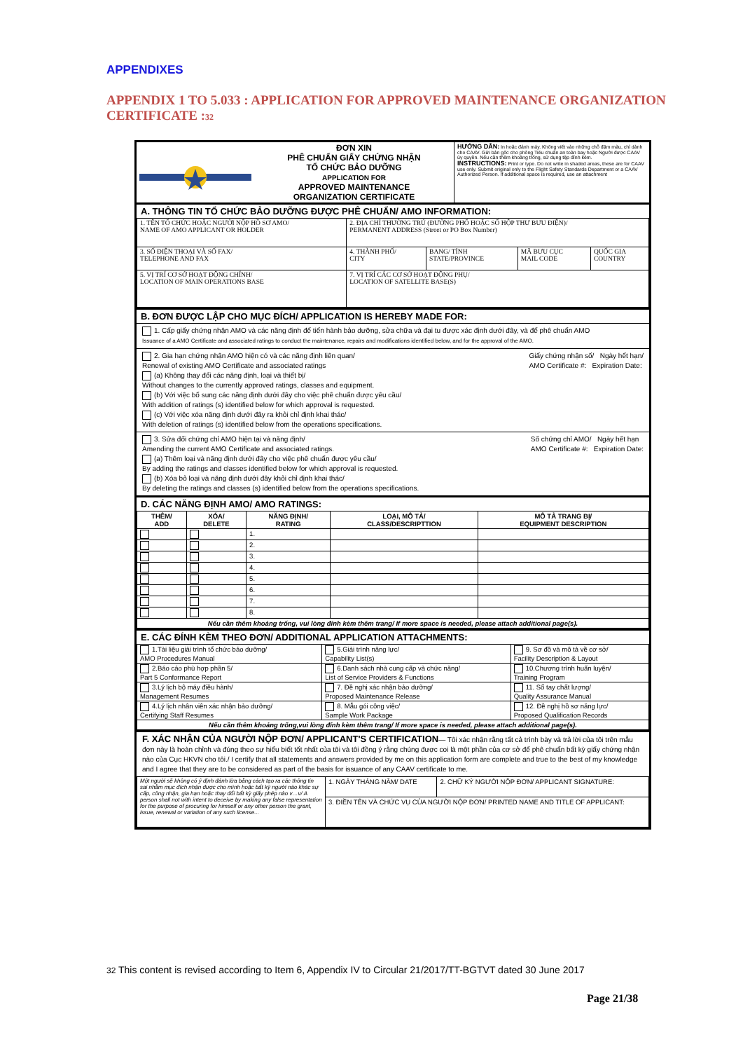APPENDIXES
APPENDIX 1 TO 5.033 : APPLICATION FOR APPROVED MAINTENANCE ORGANIZATION CERTIFICATE :32
| | ĐƠN XIN PHÊ CHUẨN GIẤY CHỨNG NHẬN TỔ CHỨC BẢO DƯỠNG APPLICATION FOR APPROVED MAINTENANCE ORGANIZATION CERTIFICATE | HƯỚNG DẪN: In hoặc đánh máy. Không viết vào những chỗ đậm màu, chỉ dành cho CAAV. Gửi bản gốc cho phòng Tiêu chuẩn an toàn bay hoặc Người được CAAV ủy quyền. Nếu cần thêm khoảng trống, sử dụng tệp đính kèm. INSTRUCTIONS: Print or type. Do not write in shaded areas, these are for CAAV use only. Submit original only to the Flight Safety Standards Department or a CAAV Authorized Person. If additional space is required, use an attachment |
A. THÔNG TIN TỔ CHỨC BẢO DƯỠNG ĐƯỢC PHÊ CHUẨN/ AMO INFORMATION:
| 1. TÊN TỔ CHỨC HOẶC NGƯỜI NỘP HỒ SƠ AMO/ NAME OF AMO APPLICANT OR HOLDER | 2. ĐỊA CHỈ THƯỜNG TRÚ (ĐƯỜNG PHỐ HOẶC SỐ HỘP THƯ BƯU ĐIỆN)/ PERMANENT ADDRESS (Street or PO Box Number) | | | |
| 3. SỐ ĐIỆN THOẠI VÀ SỐ FAX/ TELEPHONE AND FAX | 4. THÀNH PHỐ/ CITY | BANG/ TỈNH STATE/PROVINCE | MÃ BƯU CỤC MAIL CODE | QUỐC GIA COUNTRY |
| 5. VỊ TRÍ CƠ SỞ HOẠT ĐỘNG CHÍNH/ LOCATION OF MAIN OPERATIONS BASE | 7. VỊ TRÍ CÁC CƠ SỞ HOẠT ĐỘNG PHỤ/ LOCATION OF SATELLITE BASE(S) | | | |
B. ĐƠN ĐƯỢC LẬP CHO MỤC ĐÍCH/ APPLICATION IS HEREBY MADE FOR:
1. Cấp giấy chứng nhận AMO và các năng định để tiến hành bảo dưỡng, sửa chữa và đại tu được xác định dưới đây, và để phê chuẩn AMO
Issuance of a AMO Certificate and associated ratings to conduct the maintenance, repairs and modifications identified below, and for the approval of the AMO.
Giấy chứng nhận số/ Ngày hết hạn/
AMO Certificate #: Expiration Date: 2. Gia hạn chứng nhận AMO hiện có và các năng định liên quan/
Renewal of existing AMO Certificate and associated ratings
(a) Không thay đổi các năng định, loại và thiết bị/
Without changes to the currently approved ratings, classes and equipment.
(b) Với việc bổ sung các năng định dưới đây cho việc phê chuẩn được yêu cầu/
With addition of ratings (s) identified below for which approval is requested.
(c) Với việc xóa năng định dưới đây ra khỏi chỉ định khai thác/
With deletion of ratings (s) identified below from the operations specifications.
Số chứng chỉ AMO/ Ngày hết hạn
AMO Certificate #: Expiration Date: 3. Sửa đổi chứng chỉ AMO hiện tại và năng định/
Amending the current AMO Certificate and associated ratings.
(a) Thêm loại và năng định dưới đây cho việc phê chuẩn được yêu cầu/
By adding the ratings and classes identified below for which approval is requested.
(b) Xóa bỏ loại và năng định dưới đây khỏi chỉ định khai thác/
By deleting the ratings and classes (s) identified below from the operations specifications.
D. CÁC NĂNG ĐỊNH AMO/ AMO RATINGS:
| THÊM/ ADD | XÓA/ DELETE | NĂNG ĐỊNH/ RATING | LOẠI, MÔ TẢ/ CLASS/DESCRIPTTION | MÔ TẢ TRANG BỊ/ EQUIPMENT DESCRIPTION |
| --- | --- | --- | --- | --- |
| | | 1. | | |
| | | 2. | | |
| | | 3. | | |
| | | 4. | | |
| | | 5. | | |
| | | 6. | | |
| | | 7. | | |
| | | 8. | | |
| Nếu cần thêm khoảng trống, vui lòng đính kèm thêm trang/ If more space is needed, please attach additional page(s). | | | | |
E. CÁC ĐÍNH KÈM THEO ĐƠN/ ADDITIONAL APPLICATION ATTACHMENTS:
| 1.Tài liệu giải trình tổ chức bảo dưỡng/ AMO Procedures Manual | 5.Giải trình năng lực/ Capability List(s) | 9. Sơ đồ và mô tả về cơ sở/ Facility Description & Layout |
| 2.Báo cáo phù hợp phần 5/ Part 5 Conformance Report | 6.Danh sách nhà cung cấp và chức năng/ List of Service Providers & Functions | 10.Chương trình huấn luyện/ Training Program |
| 3.Lý lịch bộ máy điều hành/ Management Resumes | 7. Đề nghị xác nhận bảo dưỡng/ Proposed Maintenance Release | 11. Sổ tay chất lượng/ Quality Assurance Manual |
| 4.Lý lịch nhân viên xác nhận bảo dưỡng/ Certifying Staff Resumes | 8. Mẫu gói công việc/ Sample Work Package | 12. Đề nghị hồ sơ năng lực/ Proposed Qualification Records |
| Nếu cần thêm khoảng trống,vui lòng đính kèm thêm trang/ If more space is needed, please attach additional page(s). | | |
F. XÁC NHẬN CỦA NGƯỜI NỘP ĐƠN/ APPLICANT'S CERTIFICATION— Tôi xác nhận rằng tất cả trình bày và trả lời của tôi trên mẫu đơn này là hoàn chỉnh và đúng theo sự hiểu biết tốt nhất của tôi và tôi đồng ý rằng chúng được coi là một phần của cơ sở để phê chuẩn bất kỳ giấy chứng nhận nào của Cục HKVN cho tôi./ I certify that all statements and answers provided by me on this application form are complete and true to the best of my knowledge and I agree that they are to be considered as part of the basis for issuance of any CAAV certificate to me.
| Một người sẽ không có ý định đánh lừa bằng cách tạo ra các thông tin sai nhằm mục đích nhận được cho mình hoặc bất kỳ người nào khác sự cấp, công nhận, gia hạn hoặc thay đổi bất kỳ giấy phép nào v…v/ A person shall not with intent to deceive by making any false representation for the purpose of procuring for himself or any other person the grant, issue, renewal or variation of any such license... | 1. NGÀY THÁNG NĂM/ DATE | 2. CHỮ KÝ NGƯỜI NỘP ĐƠN/ APPLICANT SIGNATURE: |
| | 3. ĐIỀN TÊN VÀ CHỨC VỤ CỦA NGƯỜI NỘP ĐƠN/ PRINTED NAME AND TITLE OF APPLICANT: | |
32 This content is revised according to Item 6, Appendix IV to Circular 21/2017/TT-BGTVT dated 30 June 2017
Page 21/38